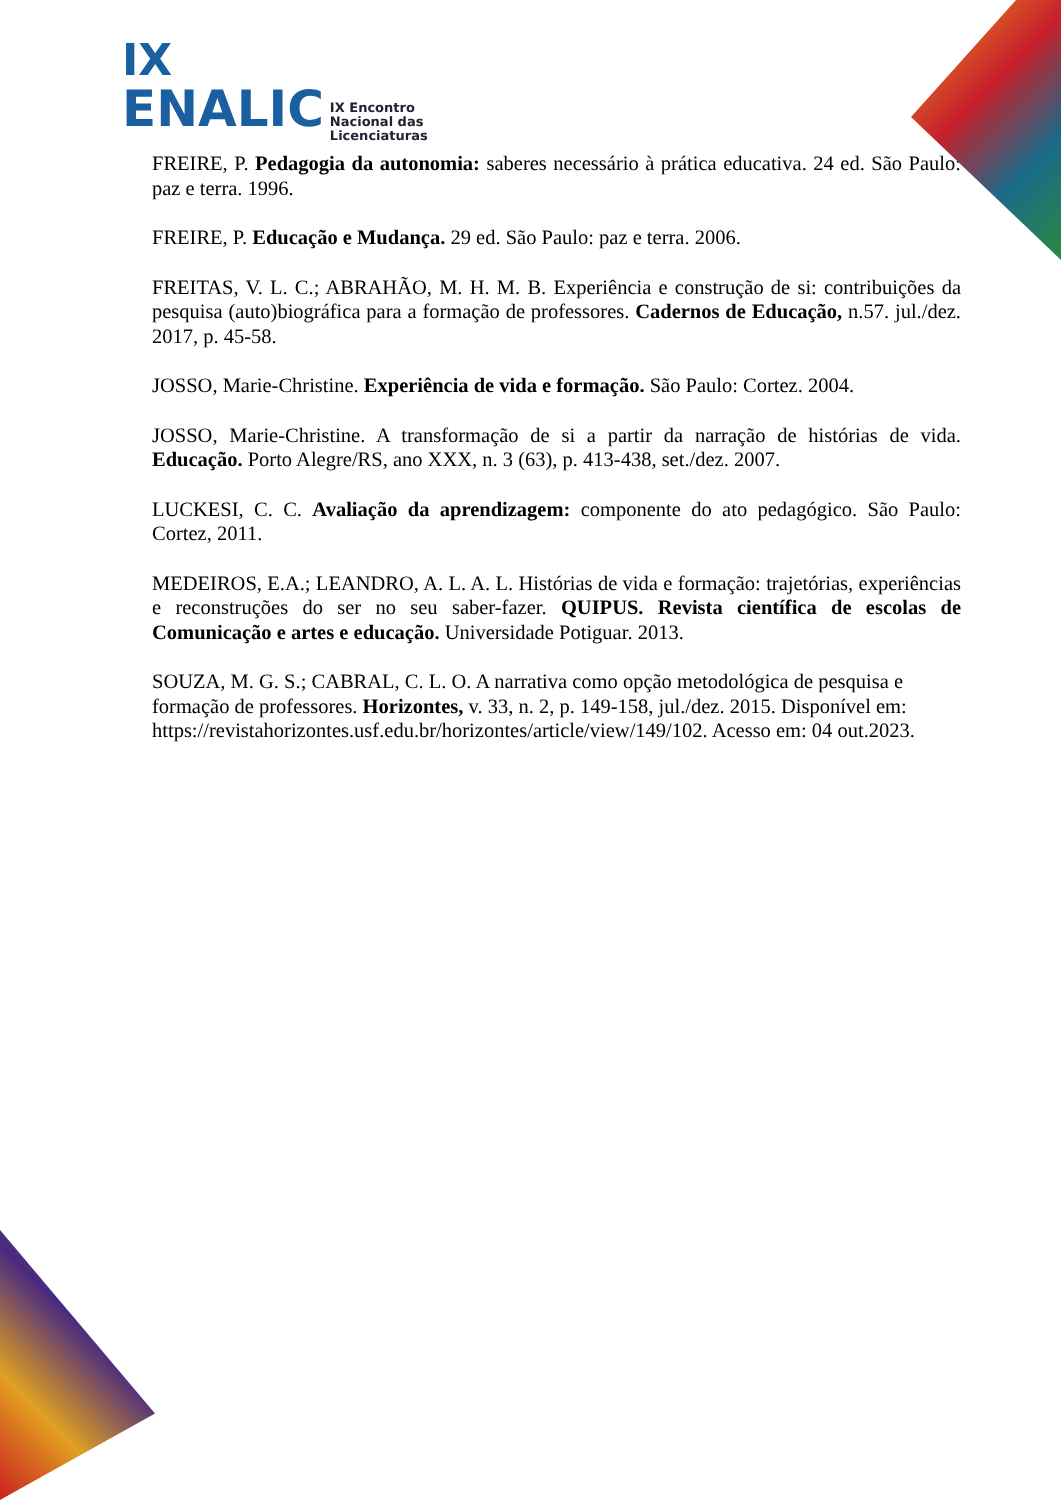IX
ENALIC IX Encontro
Nacional das
Licenciaturas
FREIRE, P. Pedagogia da autonomia: saberes necessário à prática educativa. 24 ed. São Paulo: paz e terra. 1996.
FREIRE, P. Educação e Mudança. 29 ed. São Paulo: paz e terra. 2006.
FREITAS, V. L. C.; ABRAHÃO, M. H. M. B. Experiência e construção de si: contribuições da pesquisa (auto)biográfica para a formação de professores. Cadernos de Educação, n.57. jul./dez. 2017, p. 45-58.
JOSSO, Marie-Christine. Experiência de vida e formação. São Paulo: Cortez. 2004.
JOSSO, Marie-Christine. A transformação de si a partir da narração de histórias de vida. Educação. Porto Alegre/RS, ano XXX, n. 3 (63), p. 413-438, set./dez. 2007.
LUCKESI, C. C. Avaliação da aprendizagem: componente do ato pedagógico. São Paulo: Cortez, 2011.
MEDEIROS, E.A.; LEANDRO, A. L. A. L. Histórias de vida e formação: trajetórias, experiências e reconstruções do ser no seu saber-fazer. QUIPUS. Revista científica de escolas de Comunicação e artes e educação. Universidade Potiguar. 2013.
SOUZA, M. G. S.; CABRAL, C. L. O. A narrativa como opção metodológica de pesquisa e formação de professores. Horizontes, v. 33, n. 2, p. 149-158, jul./dez. 2015. Disponível em: https://revistahorizontes.usf.edu.br/horizontes/article/view/149/102. Acesso em: 04 out.2023.